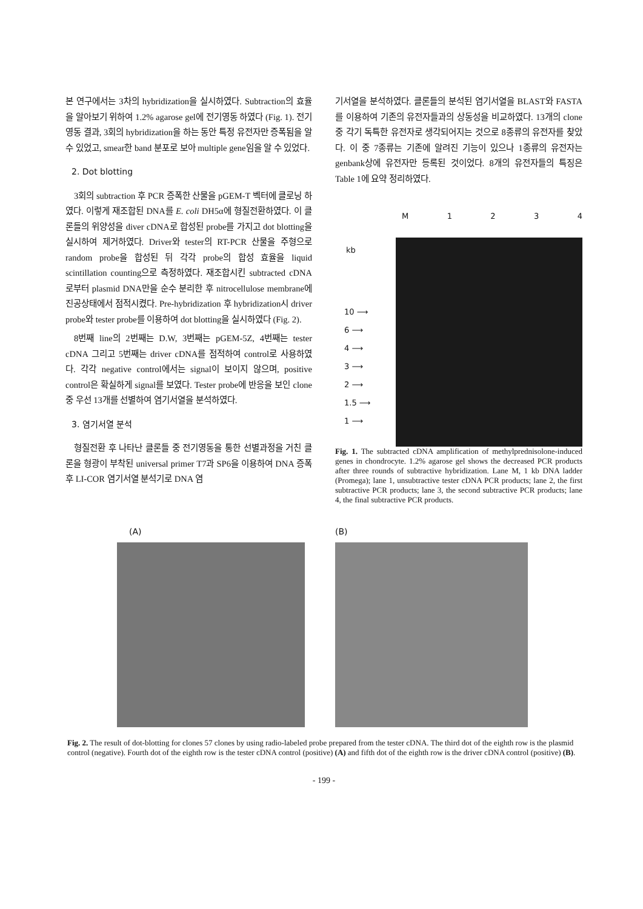본 연구에서는 3차의 hybridization을 실시하였다. Subtraction의 효율을 알아보기 위하여 1.2% agarose gel에 전기영동 하였다 (Fig. 1). 전기영동 결과, 3회의 hybridization을 하는 동안 특정 유전자만 증폭됨을 알 수 있었고, smear한 band 분포로 보아 multiple gene임을 알 수 있었다.
2. Dot blotting
3회의 subtraction 후 PCR 증폭한 산물을 pGEM-T 벡터에 클로닝 하였다. 이렇게 재조합된 DNA를 E. coli DH5α에 형질전환하였다. 이 클론들의 위양성을 diver cDNA로 합성된 probe를 가지고 dot blotting을 실시하여 제거하였다. Driver와 tester의 RT-PCR 산물을 주형으로 random probe을 합성된 뒤 각각 probe의 합성 효율을 liquid scintillation counting으로 측정하였다. 재조합시킨 subtracted cDNA로부터 plasmid DNA만을 순수 분리한 후 nitrocellulose membrane에 진공상태에서 점적시켰다. Pre-hybridization 후 hybridization시 driver probe와 tester probe를 이용하여 dot blotting을 실시하였다 (Fig. 2).
8번째 line의 2번째는 D.W, 3번째는 pGEM-5Z, 4번째는 tester cDNA 그리고 5번째는 driver cDNA를 점적하여 control로 사용하였다. 각각 negative control에서는 signal이 보이지 않으며, positive control은 확실하게 signal를 보였다. Tester probe에 반응을 보인 clone중 우선 13개를 선별하여 염기서열을 분석하였다.
3. 염기서열 분석
형질전환 후 나타난 클론들 중 전기영동을 통한 선별과정을 거친 클론을 형광이 부착된 universal primer T7과 SP6을 이용하여 DNA 증폭 후 LI-COR 염기서열 분석기로 DNA 염
기서열을 분석하였다. 클론들의 분석된 염기서열을 BLAST와 FASTA를 이용하여 기존의 유전자들과의 상동성을 비교하였다. 13개의 clone 중 각기 독특한 유전자로 생각되어지는 것으로 8종류의 유전자를 찾았다. 이 중 7종류는 기존에 알려진 기능이 있으나 1종류의 유전자는 genbank상에 유전자만 등록된 것이었다. 8개의 유전자들의 특징은 Table 1에 요약 정리하였다.
M 1 2 3 4
kb
10 ⟶
6 ⟶
4 ⟶
3 ⟶
2 ⟶
1.5 ⟶
1 ⟶
Fig. 1. The subtracted cDNA amplification of methylprednisolone-induced genes in chondrocyte. 1.2% agarose gel shows the decreased PCR products after three rounds of subtractive hybridization. Lane M, 1 kb DNA ladder (Promega); lane 1, unsubtractive tester cDNA PCR products; lane 2, the first subtractive PCR products; lane 3, the second subtractive PCR products; lane 4, the final subtractive PCR products.
(A) (B)
Fig. 2. The result of dot-blotting for clones 57 clones by using radio-labeled probe prepared from the tester cDNA. The third dot of the eighth row is the plasmid control (negative). Fourth dot of the eighth row is the tester cDNA control (positive) (A) and fifth dot of the eighth row is the driver cDNA control (positive) (B).
- 199 -